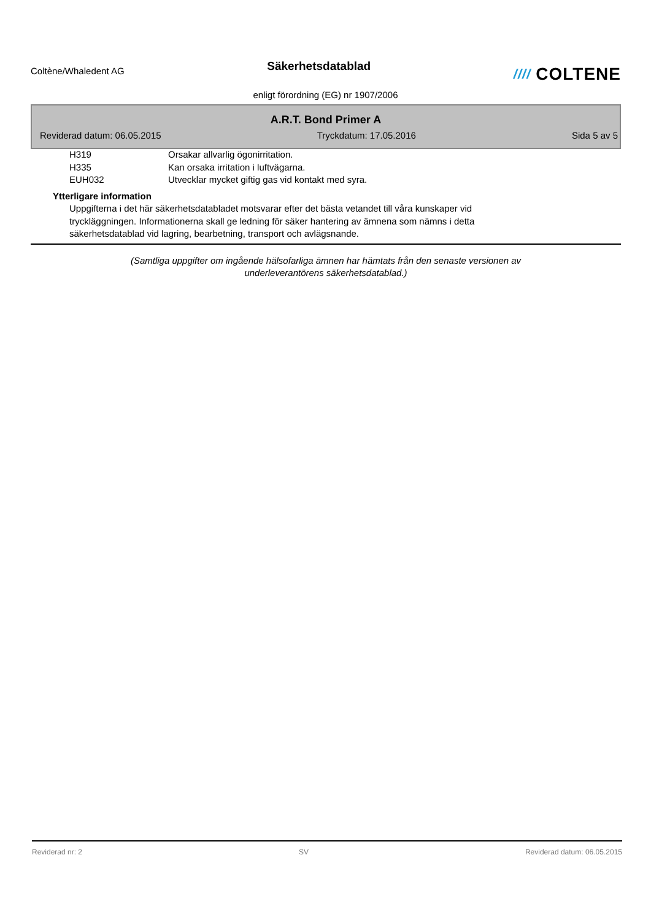Coltène/Whaledent AG
Säkerhetsdatablad
//// COLTENE
enligt förordning (EG) nr 1907/2006
A.R.T. Bond Primer A
Reviderad datum: 06.05.2015 Tryckdatum: 17.05.2016 Sida 5 av 5
H319 Orsakar allvarlig ögonirritation.
H335 Kan orsaka irritation i luftvägarna.
EUH032 Utvecklar mycket giftig gas vid kontakt med syra.
Ytterligare information
Uppgifterna i det här säkerhetsdatabladet motsvarar efter det bästa vetandet till våra kunskaper vid tryckläggningen. Informationerna skall ge ledning för säker hantering av ämnena som nämns i detta säkerhetsdatablad vid lagring, bearbetning, transport och avlägsnande.
(Samtliga uppgifter om ingående hälsofarliga ämnen har hämtats från den senaste versionen av
underleverantörens säkerhetsdatablad.)
Reviderad nr: 2 SV Reviderad datum: 06.05.2015